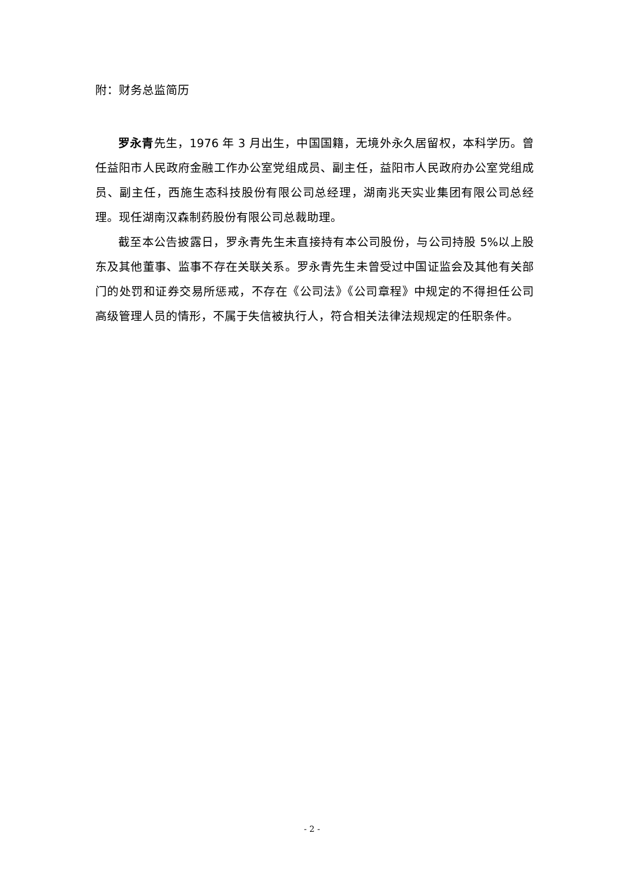附：财务总监简历
罗永青先生，1976 年 3 月出生，中国国籍，无境外永久居留权，本科学历。曾任益阳市人民政府金融工作办公室党组成员、副主任，益阳市人民政府办公室党组成员、副主任，西施生态科技股份有限公司总经理，湖南兆天实业集团有限公司总经理。现任湖南汉森制药股份有限公司总裁助理。
截至本公告披露日，罗永青先生未直接持有本公司股份，与公司持股 5%以上股东及其他董事、监事不存在关联关系。罗永青先生未曾受过中国证监会及其他有关部门的处罚和证券交易所惩戒，不存在《公司法》《公司章程》中规定的不得担任公司高级管理人员的情形，不属于失信被执行人，符合相关法律法规规定的任职条件。
- 2 -